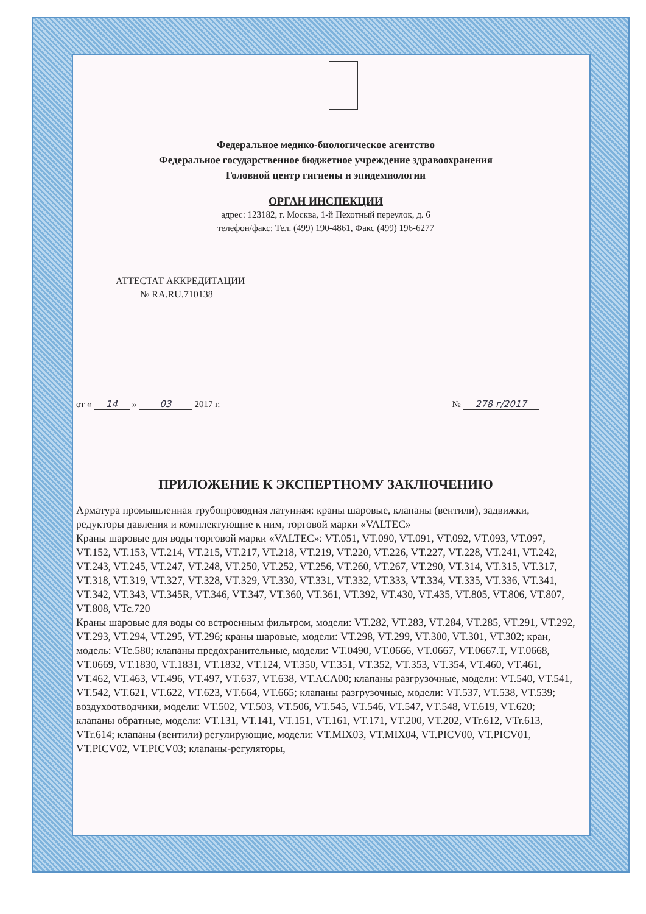Федеральное медико-биологическое агентство
Федеральное государственное бюджетное учреждение здравоохранения
Головной центр гигиены и эпидемиологии
ОРГАН ИНСПЕКЦИИ
адрес: 123182, г. Москва, 1-й Пехотный переулок, д. 6
телефон/факс: Тел. (499) 190-4861, Факс (499) 196-6277
АТТЕСТАТ АККРЕДИТАЦИИ
№ RA.RU.710138
от « 14 » 03 2017 г. № 278 г/2017
ПРИЛОЖЕНИЕ К ЭКСПЕРТНОМУ ЗАКЛЮЧЕНИЮ
Арматура промышленная трубопроводная латунная: краны шаровые, клапаны (вентили), задвижки, редукторы давления и комплектующие к ним, торговой марки «VALTEC»
Краны шаровые для воды торговой марки «VALTEC»: VT.051, VT.090, VT.091, VT.092, VT.093, VT.097, VT.152, VT.153, VT.214, VT.215, VT.217, VT.218, VT.219, VT.220, VT.226, VT.227, VT.228, VT.241, VT.242, VT.243, VT.245, VT.247, VT.248, VT.250, VT.252, VT.256, VT.260, VT.267, VT.290, VT.314, VT.315, VT.317, VT.318, VT.319, VT.327, VT.328, VT.329, VT.330, VT.331, VT.332, VT.333, VT.334, VT.335, VT.336, VT.341, VT.342, VT.343, VT.345R, VT.346, VT.347, VT.360, VT.361, VT.392, VT.430, VT.435, VT.805, VT.806, VT.807, VT.808, VTc.720
Краны шаровые для воды со встроенным фильтром, модели: VT.282, VT.283, VT.284, VT.285, VT.291, VT.292, VT.293, VT.294, VT.295, VT.296; краны шаровые, модели: VT.298, VT.299, VT.300, VT.301, VT.302; кран, модель: VTc.580; клапаны предохранительные, модели: VT.0490, VT.0666, VT.0667, VT.0667.T, VT.0668, VT.0669, VT.1830, VT.1831, VT.1832, VT.124, VT.350, VT.351, VT.352, VT.353, VT.354, VT.460, VT.461, VT.462, VT.463, VT.496, VT.497, VT.637, VT.638, VT.ACA00; клапаны разгрузочные, модели: VT.540, VT.541, VT.542, VT.621, VT.622, VT.623, VT.664, VT.665; клапаны разгрузочные, модели: VT.537, VT.538, VT.539; воздухоотводчики, модели: VT.502, VT.503, VT.506, VT.545, VT.546, VT.547, VT.548, VT.619, VT.620; клапаны обратные, модели: VT.131, VT.141, VT.151, VT.161, VT.171, VT.200, VT.202, VTr.612, VTr.613, VTr.614; клапаны (вентили) регулирующие, модели: VT.MIX03, VT.MIX04, VT.PICV00, VT.PICV01, VT.PICV02, VT.PICV03; клапаны-регуляторы,